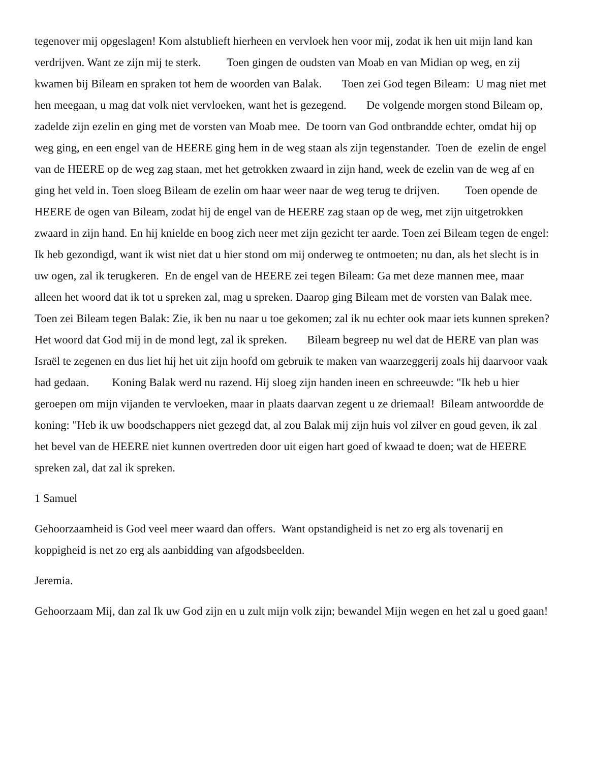tegenover mij opgeslagen! Kom alstublieft hierheen en vervloek hen voor mij, zodat ik hen uit mijn land kan verdrijven. Want ze zijn mij te sterk. Toen gingen de oudsten van Moab en van Midian op weg, en zij kwamen bij Bileam en spraken tot hem de woorden van Balak. Toen zei God tegen Bileam: U mag niet met hen meegaan, u mag dat volk niet vervloeken, want het is gezegend. De volgende morgen stond Bileam op, zadelde zijn ezelin en ging met de vorsten van Moab mee. De toorn van God ontbrandde echter, omdat hij op weg ging, en een engel van de HEERE ging hem in de weg staan als zijn tegenstander. Toen de ezelin de engel van de HEERE op de weg zag staan, met het getrokken zwaard in zijn hand, week de ezelin van de weg af en ging het veld in. Toen sloeg Bileam de ezelin om haar weer naar de weg terug te drijven. Toen opende de HEERE de ogen van Bileam, zodat hij de engel van de HEERE zag staan op de weg, met zijn uitgetrokken zwaard in zijn hand. En hij knielde en boog zich neer met zijn gezicht ter aarde. Toen zei Bileam tegen de engel: Ik heb gezondigd, want ik wist niet dat u hier stond om mij onderweg te ontmoeten; nu dan, als het slecht is in uw ogen, zal ik terugkeren. En de engel van de HEERE zei tegen Bileam: Ga met deze mannen mee, maar alleen het woord dat ik tot u spreken zal, mag u spreken. Daarop ging Bileam met de vorsten van Balak mee. Toen zei Bileam tegen Balak: Zie, ik ben nu naar u toe gekomen; zal ik nu echter ook maar iets kunnen spreken? Het woord dat God mij in de mond legt, zal ik spreken. Bileam begreep nu wel dat de HERE van plan was Israël te zegenen en dus liet hij het uit zijn hoofd om gebruik te maken van waarzeggerij zoals hij daarvoor vaak had gedaan. Koning Balak werd nu razend. Hij sloeg zijn handen ineen en schreeuwde: "Ik heb u hier geroepen om mijn vijanden te vervloeken, maar in plaats daarvan zegent u ze driemaal! Bileam antwoordde de koning: "Heb ik uw boodschappers niet gezegd dat, al zou Balak mij zijn huis vol zilver en goud geven, ik zal het bevel van de HEERE niet kunnen overtreden door uit eigen hart goed of kwaad te doen; wat de HEERE spreken zal, dat zal ik spreken.
1 Samuel
Gehoorzaamheid is God veel meer waard dan offers. Want opstandigheid is net zo erg als tovenarij en koppigheid is net zo erg als aanbidding van afgodsbeelden.
Jeremia.
Gehoorzaam Mij, dan zal Ik uw God zijn en u zult mijn volk zijn; bewandel Mijn wegen en het zal u goed gaan!